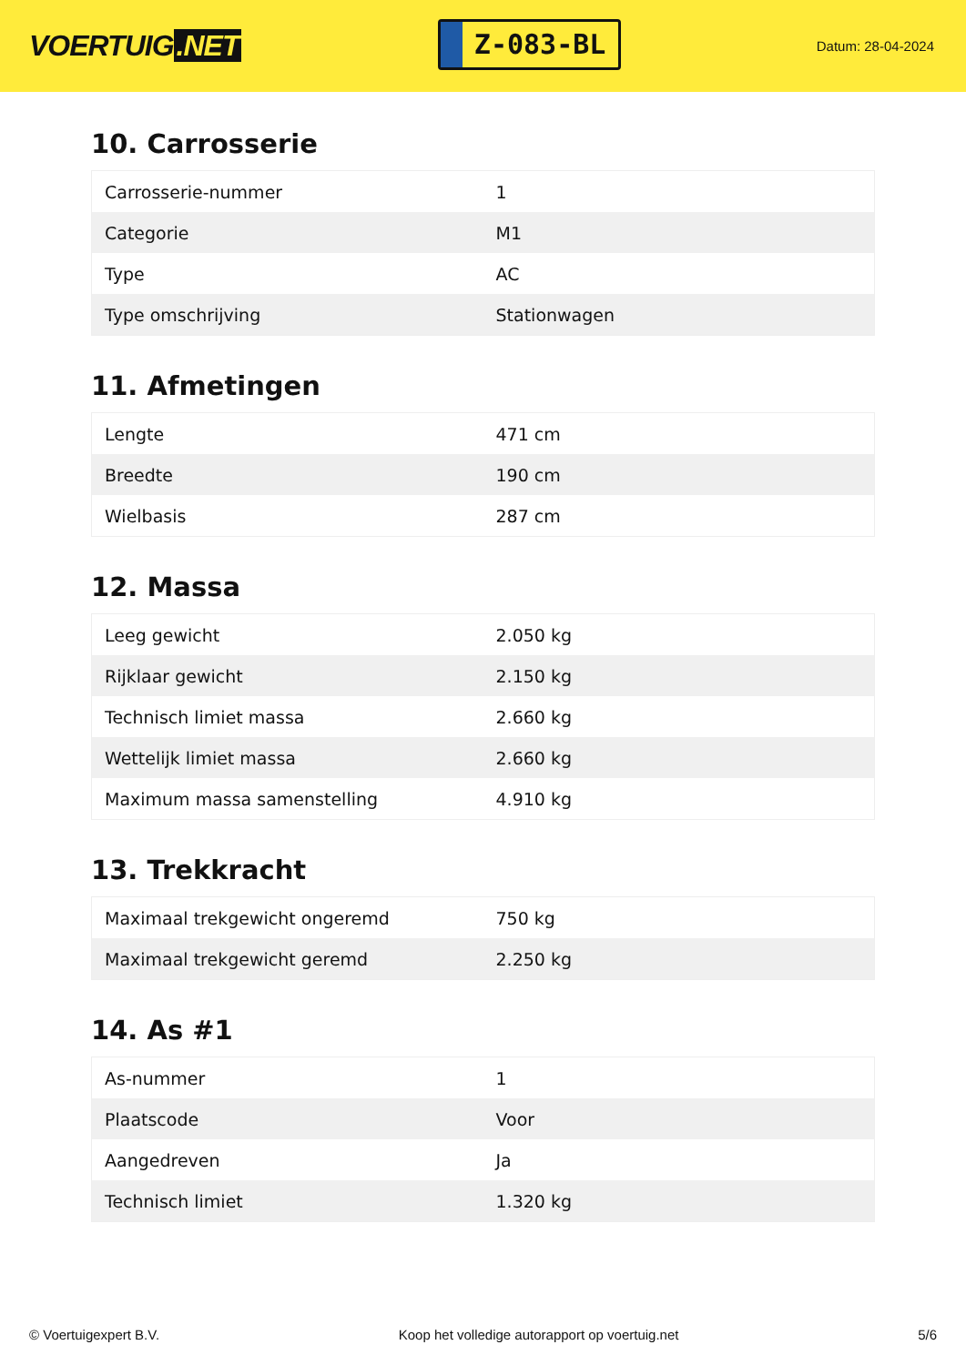VOERTUIG.NET
Z-083-BL
Datum: 28-04-2024
10. Carrosserie
| Carrosserie-nummer | 1 |
| Categorie | M1 |
| Type | AC |
| Type omschrijving | Stationwagen |
11. Afmetingen
| Lengte | 471 cm |
| Breedte | 190 cm |
| Wielbasis | 287 cm |
12. Massa
| Leeg gewicht | 2.050 kg |
| Rijklaar gewicht | 2.150 kg |
| Technisch limiet massa | 2.660 kg |
| Wettelijk limiet massa | 2.660 kg |
| Maximum massa samenstelling | 4.910 kg |
13. Trekkracht
| Maximaal trekgewicht ongeremd | 750 kg |
| Maximaal trekgewicht geremd | 2.250 kg |
14. As #1
| As-nummer | 1 |
| Plaatscode | Voor |
| Aangedreven | Ja |
| Technisch limiet | 1.320 kg |
© Voertuigexpert B.V. Koop het volledige autorapport op voertuig.net 5/6